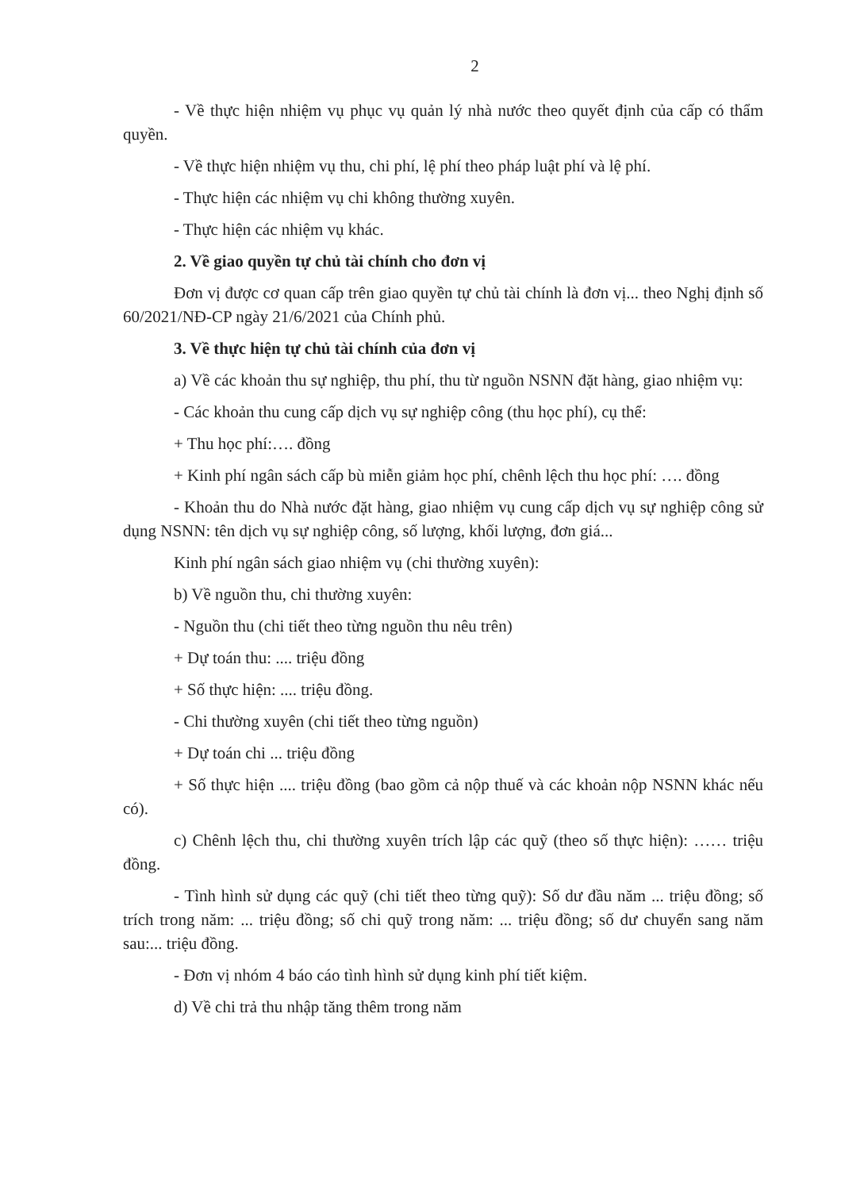2
- Về thực hiện nhiệm vụ phục vụ quản lý nhà nước theo quyết định của cấp có thẩm quyền.
- Về thực hiện nhiệm vụ thu, chi phí, lệ phí theo pháp luật phí và lệ phí.
- Thực hiện các nhiệm vụ chi không thường xuyên.
- Thực hiện các nhiệm vụ khác.
2. Về giao quyền tự chủ tài chính cho đơn vị
Đơn vị được cơ quan cấp trên giao quyền tự chủ tài chính là đơn vị... theo Nghị định số 60/2021/NĐ-CP ngày 21/6/2021 của Chính phủ.
3. Về thực hiện tự chủ tài chính của đơn vị
a) Về các khoản thu sự nghiệp, thu phí, thu từ nguồn NSNN đặt hàng, giao nhiệm vụ:
- Các khoản thu cung cấp dịch vụ sự nghiệp công (thu học phí), cụ thể:
+ Thu học phí:…. đồng
+ Kinh phí ngân sách cấp bù miễn giảm học phí, chênh lệch thu học phí: …. đồng
- Khoản thu do Nhà nước đặt hàng, giao nhiệm vụ cung cấp dịch vụ sự nghiệp công sử dụng NSNN: tên dịch vụ sự nghiệp công, số lượng, khối lượng, đơn giá...
Kinh phí ngân sách giao nhiệm vụ (chi thường xuyên):
b) Về nguồn thu, chi thường xuyên:
- Nguồn thu (chi tiết theo từng nguồn thu nêu trên)
+ Dự toán thu: .... triệu đồng
+ Số thực hiện: .... triệu đồng.
- Chi thường xuyên (chi tiết theo từng nguồn)
+ Dự toán chi ... triệu đồng
+ Số thực hiện .... triệu đồng (bao gồm cả nộp thuế và các khoản nộp NSNN khác nếu có).
c) Chênh lệch thu, chi thường xuyên trích lập các quỹ (theo số thực hiện): …… triệu đồng.
- Tình hình sử dụng các quỹ (chi tiết theo từng quỹ): Số dư đầu năm ... triệu đồng; số trích trong năm: ... triệu đồng; số chi quỹ trong năm: ... triệu đồng; số dư chuyển sang năm sau:... triệu đồng.
- Đơn vị nhóm 4 báo cáo tình hình sử dụng kinh phí tiết kiệm.
d) Về chi trả thu nhập tăng thêm trong năm